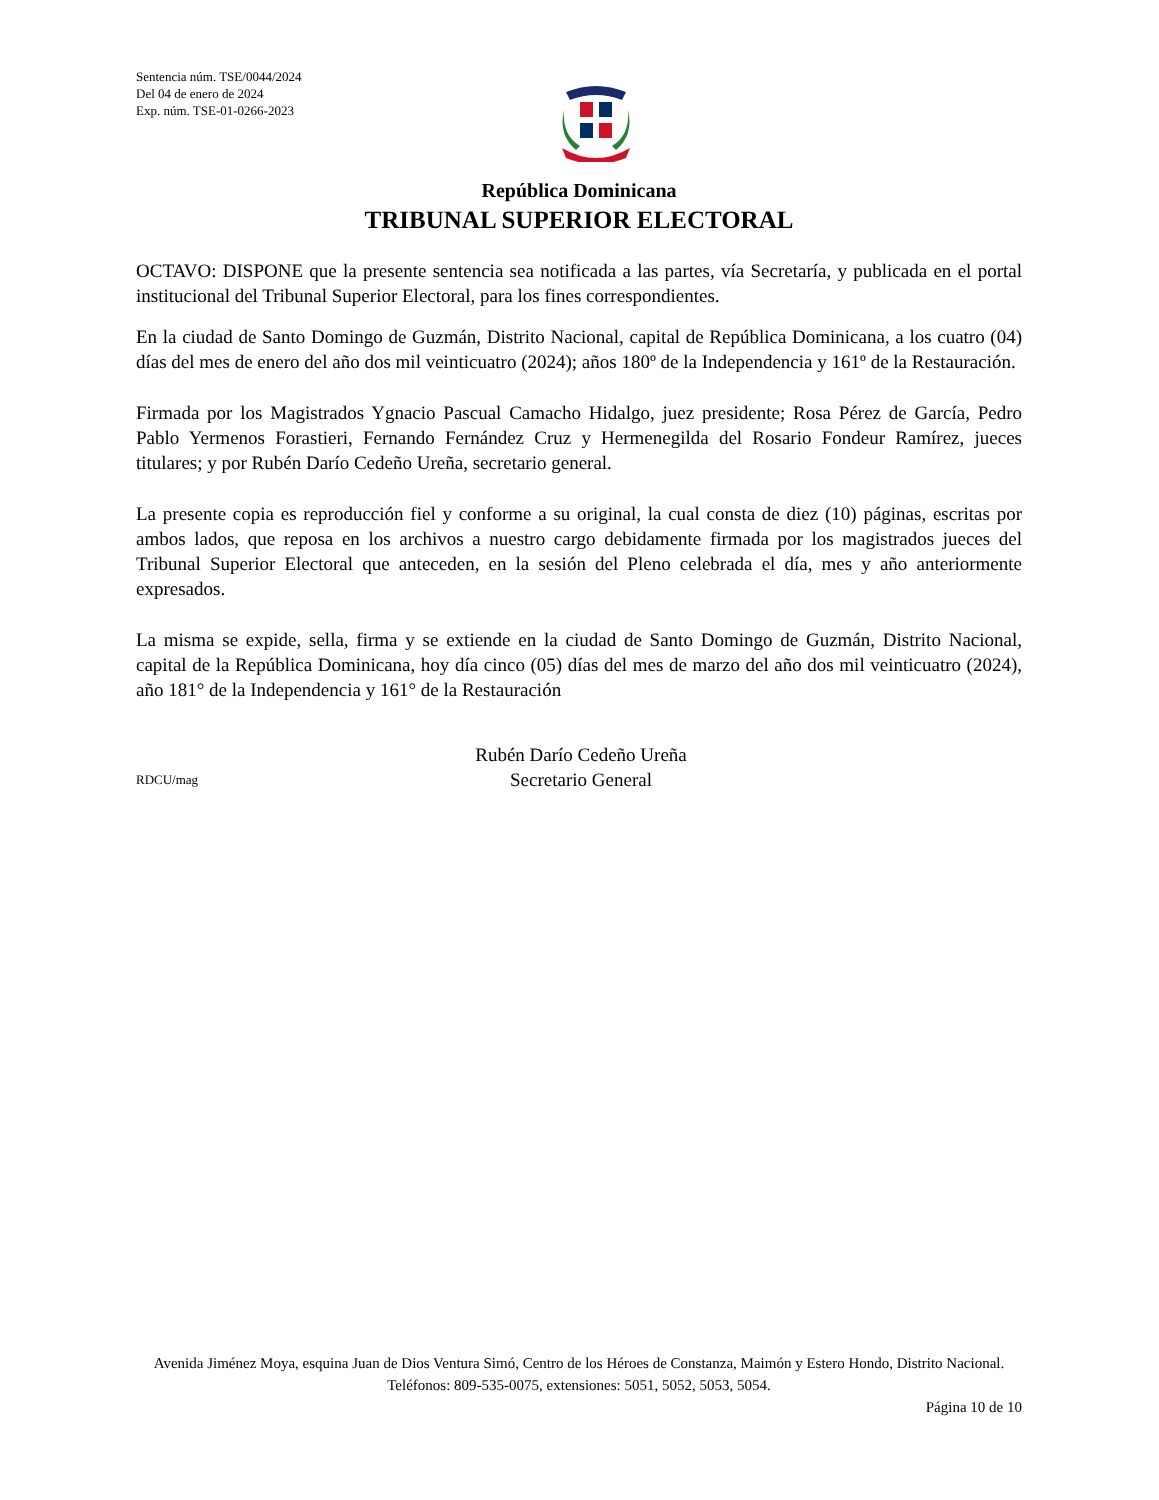Sentencia núm. TSE/0044/2024
Del 04 de enero de 2024
Exp. núm. TSE-01-0266-2023
República Dominicana
TRIBUNAL SUPERIOR ELECTORAL
OCTAVO: DISPONE que la presente sentencia sea notificada a las partes, vía Secretaría, y publicada en el portal institucional del Tribunal Superior Electoral, para los fines correspondientes.
En la ciudad de Santo Domingo de Guzmán, Distrito Nacional, capital de República Dominicana, a los cuatro (04) días del mes de enero del año dos mil veinticuatro (2024); años 180º de la Independencia y 161º de la Restauración.
Firmada por los Magistrados Ygnacio Pascual Camacho Hidalgo, juez presidente; Rosa Pérez de García, Pedro Pablo Yermenos Forastieri, Fernando Fernández Cruz y Hermenegilda del Rosario Fondeur Ramírez, jueces titulares; y por Rubén Darío Cedeño Ureña, secretario general.
La presente copia es reproducción fiel y conforme a su original, la cual consta de diez (10) páginas, escritas por ambos lados, que reposa en los archivos a nuestro cargo debidamente firmada por los magistrados jueces del Tribunal Superior Electoral que anteceden, en la sesión del Pleno celebrada el día, mes y año anteriormente expresados.
La misma se expide, sella, firma y se extiende en la ciudad de Santo Domingo de Guzmán, Distrito Nacional, capital de la República Dominicana, hoy día cinco (05) días del mes de marzo del año dos mil veinticuatro (2024), año 181° de la Independencia y 161° de la Restauración
RDCU/mag
Rubén Darío Cedeño Ureña
Secretario General
Avenida Jiménez Moya, esquina Juan de Dios Ventura Simó, Centro de los Héroes de Constanza, Maimón y Estero Hondo, Distrito Nacional. Teléfonos: 809-535-0075, extensiones: 5051, 5052, 5053, 5054.
Página 10 de 10